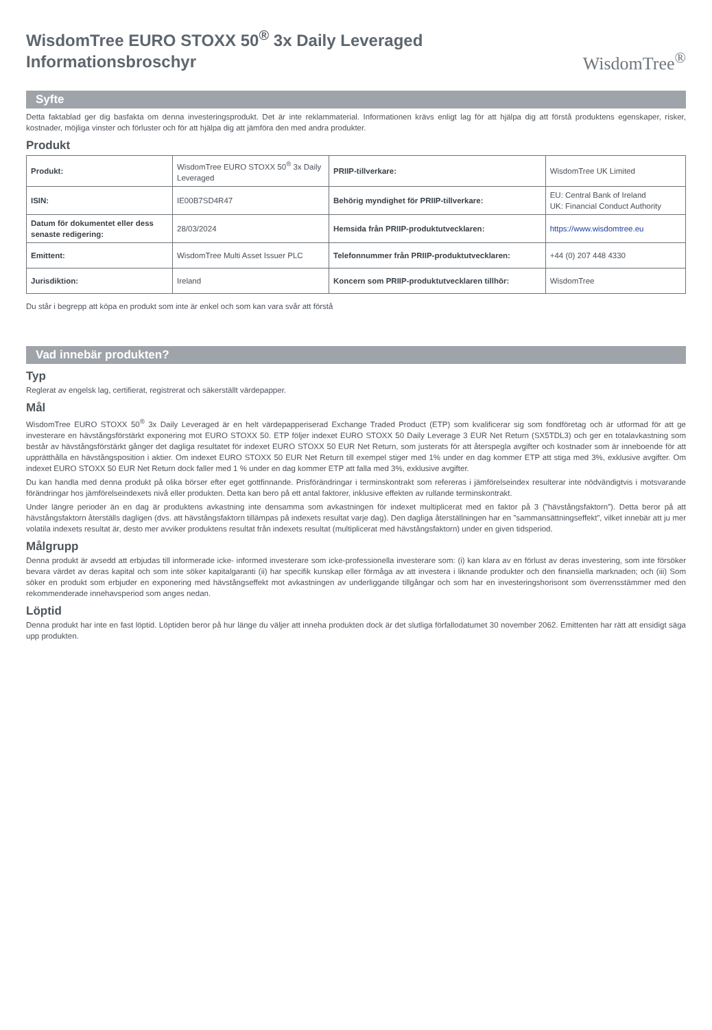WisdomTree EURO STOXX 50<sup>®</sup> 3x Daily Leveraged
Informationsbroschyr
WisdomTree<sup>®</sup>
Syfte
Detta faktablad ger dig basfakta om denna investeringsprodukt. Det är inte reklammaterial. Informationen krävs enligt lag för att hjälpa dig att förstå produktens egenskaper, risker, kostnader, möjliga vinster och förluster och för att hjälpa dig att jämföra den med andra produkter.
Produkt
| Produkt: | WisdomTree EURO STOXX 50<sup>®</sup> 3x Daily Leveraged | PRIIP-tillverkare: | WisdomTree UK Limited |
| ISIN: | IE00B7SD4R47 | Behörig myndighet för PRIIP-tillverkare: | EU: Central Bank of Ireland UK: Financial Conduct Authority |
| Datum för dokumentet eller dess senaste redigering: | 28/03/2024 | Hemsida från PRIIP-produktutvecklaren: | https://www.wisdomtree.eu |
| Emittent: | WisdomTree Multi Asset Issuer PLC | Telefonnummer från PRIIP-produktutvecklaren: | +44 (0) 207 448 4330 |
| Jurisdiktion: | Ireland | Koncern som PRIIP-produktutvecklaren tillhör: | WisdomTree |
Du står i begrepp att köpa en produkt som inte är enkel och som kan vara svår att förstå
Vad innebär produkten?
Typ
Reglerat av engelsk lag, certifierat, registrerat och säkerställt värdepapper.
Mål
WisdomTree EURO STOXX 50<sup>®</sup> 3x Daily Leveraged är en helt värdepapperiserad Exchange Traded Product (ETP) som kvalificerar sig som fondföretag och är utformad för att ge investerare en hävstångsförstärkt exponering mot EURO STOXX 50. ETP följer indexet EURO STOXX 50 Daily Leverage 3 EUR Net Return (SX5TDL3) och ger en totalavkastning som består av hävstångsförstärkt gånger det dagliga resultatet för indexet EURO STOXX 50 EUR Net Return, som justerats för att återspegla avgifter och kostnader som är inneboende för att upprätthålla en hävstångsposition i aktier. Om indexet EURO STOXX 50 EUR Net Return till exempel stiger med 1% under en dag kommer ETP att stiga med 3%, exklusive avgifter. Om indexet EURO STOXX 50 EUR Net Return dock faller med 1 % under en dag kommer ETP att falla med 3%, exklusive avgifter.
Du kan handla med denna produkt på olika börser efter eget gottfinnande. Prisförändringar i terminskontrakt som refereras i jämförelseindex resulterar inte nödvändigtvis i motsvarande förändringar hos jämförelseindexets nivå eller produkten. Detta kan bero på ett antal faktorer, inklusive effekten av rullande terminskontrakt.
Under längre perioder än en dag är produktens avkastning inte densamma som avkastningen för indexet multiplicerat med en faktor på 3 (”hävstångsfaktorn”). Detta beror på att hävstångsfaktorn återställs dagligen (dvs. att hävstångsfaktorn tillämpas på indexets resultat varje dag). Den dagliga återställningen har en ”sammansättningseffekt”, vilket innebär att ju mer volatila indexets resultat är, desto mer avviker produktens resultat från indexets resultat (multiplicerat med hävstångsfaktorn) under en given tidsperiod.
Målgrupp
Denna produkt är avsedd att erbjudas till informerade icke- informed investerare som icke-professionella investerare som: (i) kan klara av en förlust av deras investering, som inte försöker bevara värdet av deras kapital och som inte söker kapitalgaranti (ii) har specifik kunskap eller förmåga av att investera i liknande produkter och den finansiella marknaden; och (iii) Som söker en produkt som erbjuder en exponering med hävstångseffekt mot avkastningen av underliggande tillgångar och som har en investeringshorisont som överrensstämmer med den rekommenderade innehavsperiod som anges nedan.
Löptid
Denna produkt har inte en fast löptid. Löptiden beror på hur länge du väljer att inneha produkten dock är det slutliga förfallodatumet 30 november 2062. Emittenten har rätt att ensidigt säga upp produkten.